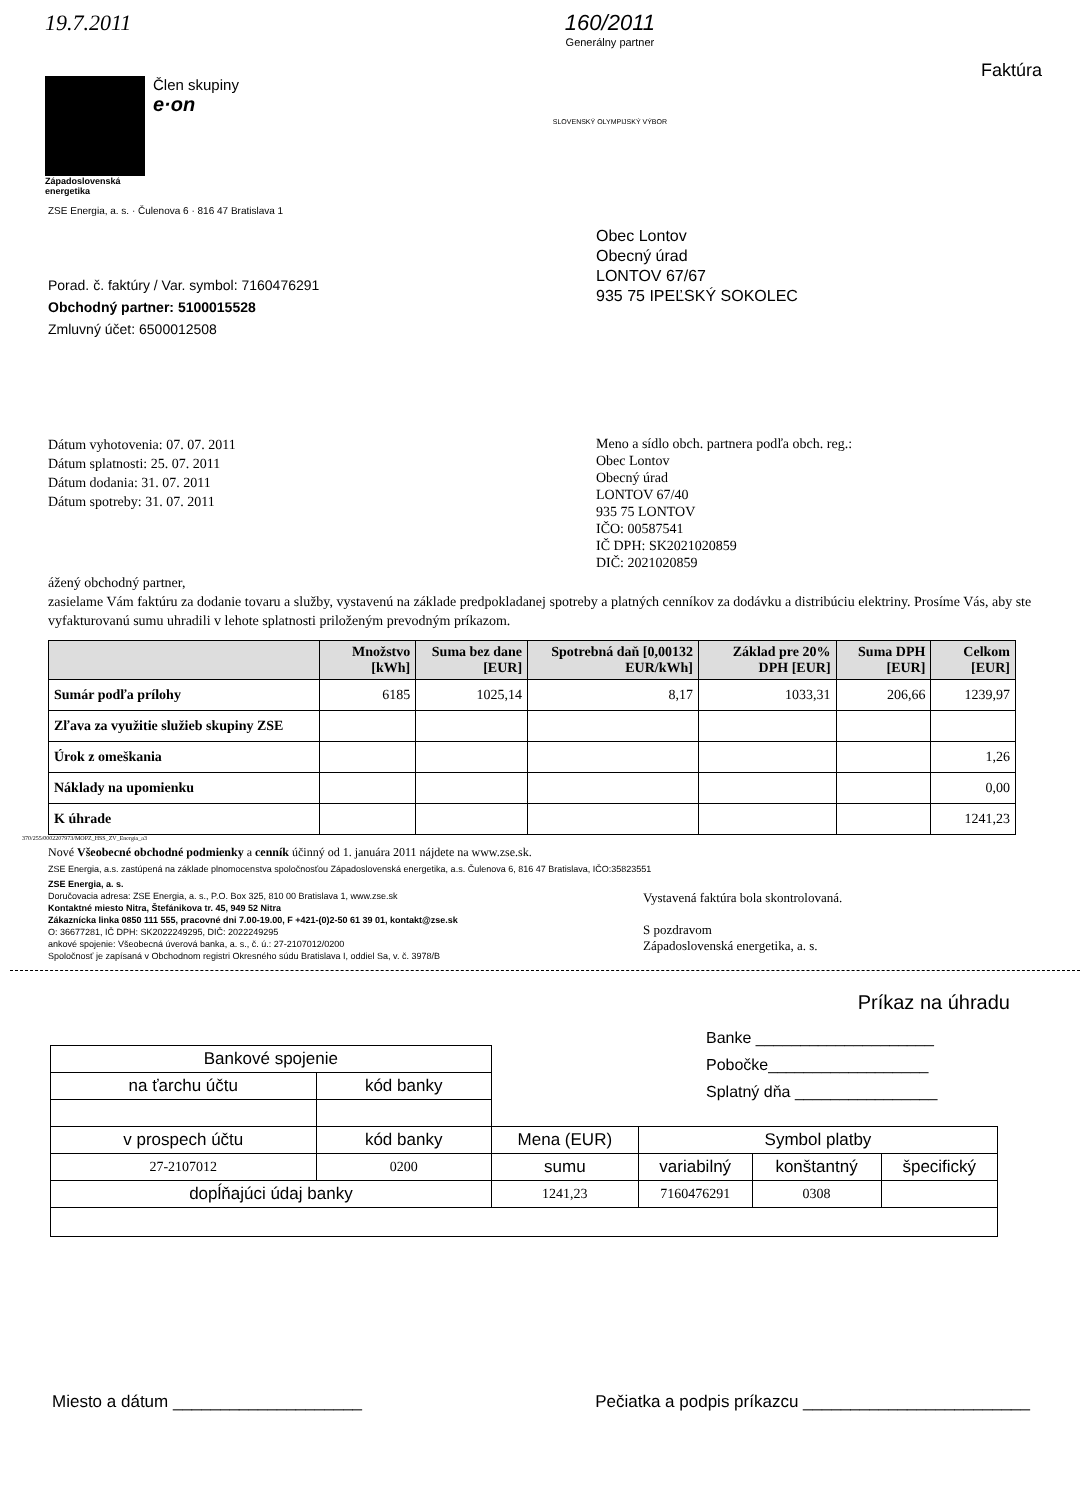19.7.2011
Člen skupiny
e·on
Západoslovenská
energetika
160/2011
Generálny partner
SLOVENSKÝ OLYMPIJSKÝ VÝBOR
Faktúra
ZSE Energia, a. s. · Čulenova 6 · 816 47 Bratislava 1
Porad. č. faktúry / Var. symbol: 7160476291
Obchodný partner: 5100015528
Zmluvný účet: 6500012508
Obec Lontov
Obecný úrad
LONTOV 67/67
935 75 IPEĽSKÝ SOKOLEC
Dátum vyhotovenia: 07. 07. 2011
Dátum splatnosti: 25. 07. 2011
Dátum dodania: 31. 07. 2011
Dátum spotreby: 31. 07. 2011
Meno a sídlo obch. partnera podľa obch. reg.:
Obec Lontov
Obecný úrad
LONTOV 67/40
935 75 LONTOV
IČO: 00587541
IČ DPH: SK2021020859
DIČ: 2021020859
ážený obchodný partner,
zasielame Vám faktúru za dodanie tovaru a služby, vystavenú na základe predpokladanej spotreby a platných cenníkov za dodávku a distribúciu elektriny. Prosíme Vás, aby ste vyfakturovanú sumu uhradili v lehote splatnosti priloženým prevodným príkazom.
| | Množstvo [kWh] | Suma bez dane [EUR] | Spotrebná daň [0,00132 EUR/kWh] | Základ pre 20% DPH [EUR] | Suma DPH [EUR] | Celkom [EUR] |
| --- | --- | --- | --- | --- | --- | --- |
| Sumár podľa prílohy | 6185 | 1025,14 | 8,17 | 1033,31 | 206,66 | 1239,97 |
| Zľava za využitie služieb skupiny ZSE | | | | | | |
| Úrok z omeškania | | | | | | 1,26 |
| Náklady na upomienku | | | | | | 0,00 |
| K úhrade | | | | | | 1241,23 |
370/255/0002207973/MOPZ_HSS_ZV_Energia_a3
Nové Všeobecné obchodné podmienky a cenník účinný od 1. januára 2011 nájdete na www.zse.sk.
ZSE Energia, a.s. zastúpená na základe plnomocenstva spoločnosťou Západoslovenská energetika, a.s. Čulenova 6, 816 47 Bratislava, IČO:35823551
ZSE Energia, a. s.
Doručovacia adresa: ZSE Energia, a. s., P.O. Box 325, 810 00 Bratislava 1, www.zse.sk
Kontaktné miesto Nitra, Štefánikova tr. 45, 949 52 Nitra
Zákaznícka linka 0850 111 555, pracovné dni 7.00-19.00, F +421-(0)2-50 61 39 01, kontakt@zse.sk
O: 36677281, IČ DPH: SK2022249295, DIČ: 2022249295
ankové spojenie: Všeobecná úverová banka, a. s., č. ú.: 27-2107012/0200
Spoločnosť je zapísaná v Obchodnom registri Okresného súdu Bratislava I, oddiel Sa, v. č. 3978/B
Vystavená faktúra bola skontrolovaná.
S pozdravom
Západoslovenská energetika, a. s.
Príkaz na úhradu
Banke ____________________
Pobočke__________________
Splatný dňa ________________
| Bankové spojenie | | | | | |
| na ťarchu účtu | kód banky | | | | |
| v prospech účtu | kód banky | Mena (EUR) | Symbol platby | | |
| 27-2107012 | 0200 | sumu | variabilný | konštantný | špecifický |
| dopĺňajúci údaj banky | | 1241,23 | 7160476291 | 0308 | |
Miesto a dátum ____________________ Pečiatka a podpis príkazcu ________________________